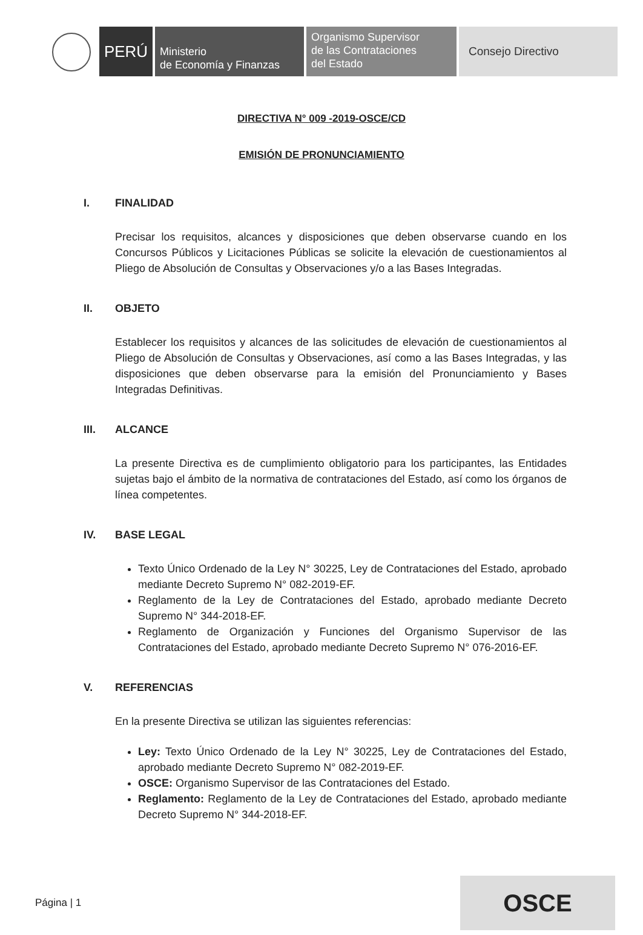PERÚ
Ministerio
de Economía y Finanzas
Organismo Supervisor
de las Contrataciones
del Estado
Consejo Directivo
DIRECTIVA N° 009 -2019-OSCE/CD
EMISIÓN DE PRONUNCIAMIENTO
I. FINALIDAD
Precisar los requisitos, alcances y disposiciones que deben observarse cuando en los Concursos Públicos y Licitaciones Públicas se solicite la elevación de cuestionamientos al Pliego de Absolución de Consultas y Observaciones y/o a las Bases Integradas.
II. OBJETO
Establecer los requisitos y alcances de las solicitudes de elevación de cuestionamientos al Pliego de Absolución de Consultas y Observaciones, así como a las Bases Integradas, y las disposiciones que deben observarse para la emisión del Pronunciamiento y Bases Integradas Definitivas.
III. ALCANCE
La presente Directiva es de cumplimiento obligatorio para los participantes, las Entidades sujetas bajo el ámbito de la normativa de contrataciones del Estado, así como los órganos de línea competentes.
IV. BASE LEGAL
Texto Único Ordenado de la Ley N° 30225, Ley de Contrataciones del Estado, aprobado mediante Decreto Supremo N° 082-2019-EF.
Reglamento de la Ley de Contrataciones del Estado, aprobado mediante Decreto Supremo N° 344-2018-EF.
Reglamento de Organización y Funciones del Organismo Supervisor de las Contrataciones del Estado, aprobado mediante Decreto Supremo N° 076-2016-EF.
V. REFERENCIAS
En la presente Directiva se utilizan las siguientes referencias:
Ley: Texto Único Ordenado de la Ley N° 30225, Ley de Contrataciones del Estado, aprobado mediante Decreto Supremo N° 082-2019-EF.
OSCE: Organismo Supervisor de las Contrataciones del Estado.
Reglamento: Reglamento de la Ley de Contrataciones del Estado, aprobado mediante Decreto Supremo N° 344-2018-EF.
Página | 1
OSCE